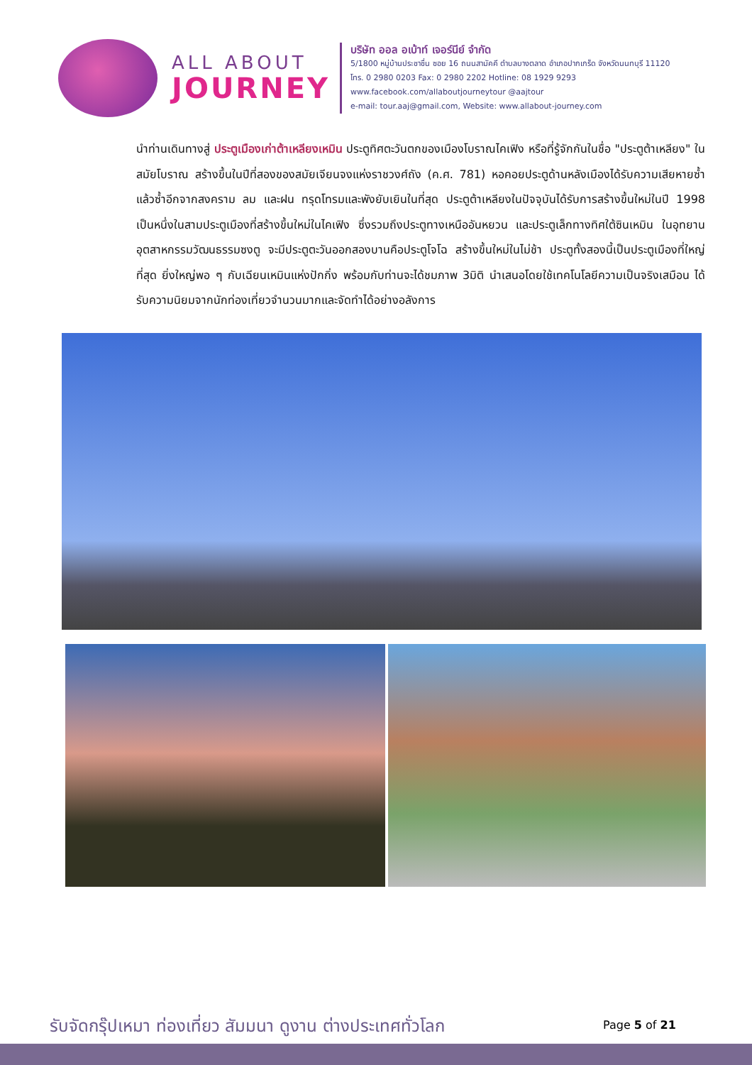ALL ABOUT
JOURNEY
บริษัท ออล อเบ้าท์ เจอร์นีย์ จำกัด
5/1800 หมู่บ้านประชาชื่น ซอย 16 ถนนสามัคคี ตำบลบางตลาด อำเภอปากเกร็ด จังหวัดนนทบุรี 11120
โทร. 0 2980 0203 Fax: 0 2980 2202 Hotline: 08 1929 9293
www.facebook.com/allaboutjourneytour @aajtour
e-mail: tour.aaj@gmail.com, Website: www.allabout-journey.com
นำท่านเดินทางสู่ ประตูเมืองเก่าต้าเหลียงเหมิน ประตูทิศตะวันตกของเมืองโบราณไคเฟิง หรือที่รู้จักกันในชื่อ "ประตูต้าเหลียง" ในสมัยโบราณ สร้างขึ้นในปีที่สองของสมัยเจียนจงแห่งราชวงศ์ถัง (ค.ศ. 781) หอคอยประตูด้านหลังเมืองได้รับความเสียหายซ้ำแล้วซ้ำอีกจากสงคราม ลม และฝน ทรุดโทรมและพังยับเยินในที่สุด ประตูต้าเหลียงในปัจจุบันได้รับการสร้างขึ้นใหม่ในปี 1998 เป็นหนึ่งในสามประตูเมืองที่สร้างขึ้นใหม่ในไคเฟิง ซึ่งรวมถึงประตูทางเหนืออันหยวน และประตูเล็กทางทิศใต้ซินเหมิน ในอุทยานอุตสาหกรรมวัฒนธรรมซงตู จะมีประตูตะวันออกสองบานคือประตูโจโฉ สร้างขึ้นใหม่ในไม่ช้า ประตูทั้งสองนี้เป็นประตูเมืองที่ใหญ่ที่สุด ยิ่งใหญ่พอ ๆ กับเฉียนเหมินแห่งปักกิ่ง พร้อมกับท่านจะได้ชมภาพ 3มิติ นำเสนอโดยใช้เทคโนโลยีความเป็นจริงเสมือน ได้รับความนิยมจากนักท่องเที่ยวจำนวนมากและจัดทำได้อย่างอลังการ
รับจัดกรุ๊ปเหมา ท่องเที่ยว สัมมนา ดูงาน ต่างประเทศทั่วโลก
Page 5 of 21